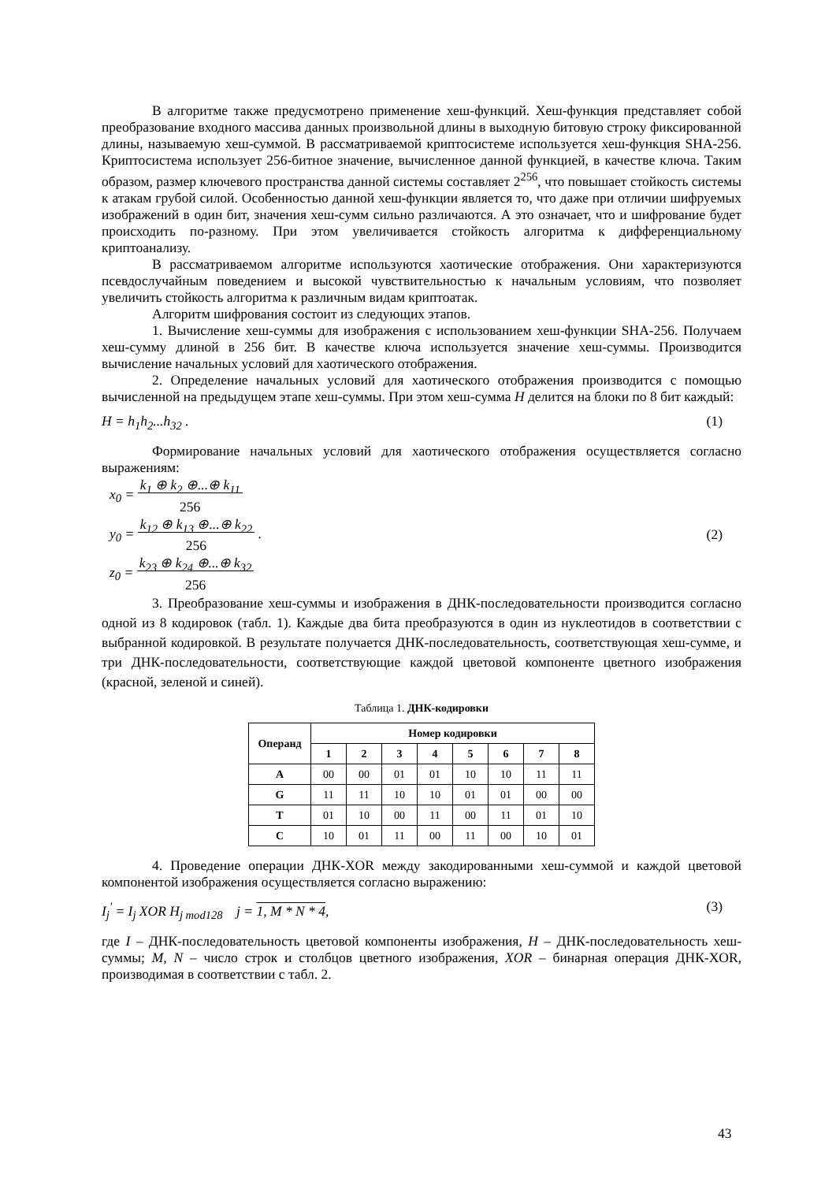В алгоритме также предусмотрено применение хеш-функций. Хеш-функция представляет собой преобразование входного массива данных произвольной длины в выходную битовую строку фиксированной длины, называемую хеш-суммой. В рассматриваемой криптосистеме используется хеш-функция SHA-256. Криптосистема использует 256-битное значение, вычисленное данной функцией, в качестве ключа. Таким образом, размер ключевого пространства данной системы составляет 2<sup>256</sup>, что повышает стойкость системы к атакам грубой силой. Особенностью данной хеш-функции является то, что даже при отличии шифруемых изображений в один бит, значения хеш-сумм сильно различаются. А это означает, что и шифрование будет происходить по-разному. При этом увеличивается стойкость алгоритма к дифференциальному криптоанализу.
В рассматриваемом алгоритме используются хаотические отображения. Они характеризуются псевдослучайным поведением и высокой чувствительностью к начальным условиям, что позволяет увеличить стойкость алгоритма к различным видам криптоатак.
Алгоритм шифрования состоит из следующих этапов.
1. Вычисление хеш-суммы для изображения с использованием хеш-функции SHA-256. Получаем хеш-сумму длиной в 256 бит. В качестве ключа используется значение хеш-суммы. Производится вычисление начальных условий для хаотического отображения.
2. Определение начальных условий для хаотического отображения производится с помощью вычисленной на предыдущем этапе хеш-суммы. При этом хеш-сумма H делится на блоки по 8 бит каждый:
H = h<sub>1</sub>h<sub>2</sub>...h<sub>32</sub> . (1)
Формирование начальных условий для хаотического отображения осуществляется согласно выражениям:
x<sub>0</sub> = k<sub>1</sub> ⊕ k<sub>2</sub> ⊕...⊕ k<sub>11</sub>
256
y<sub>0</sub> = k<sub>12</sub> ⊕ k<sub>13</sub> ⊕...⊕ k<sub>22</sub>
256 .
z<sub>0</sub> = k<sub>23</sub> ⊕ k<sub>24</sub> ⊕...⊕ k<sub>32</sub>
256
(2)
3. Преобразование хеш-суммы и изображения в ДНК-последовательности производится согласно одной из 8 кодировок (табл. 1). Каждые два бита преобразуются в один из нуклеотидов в соответствии с выбранной кодировкой. В результате получается ДНК-последовательность, соответствующая хеш-сумме, и три ДНК-последовательности, соответствующие каждой цветовой компоненте цветного изображения (красной, зеленой и синей).
Таблица 1. ДНК-кодировки
| Операнд | Номер кодировки | | | | | | | |
| --- | --- | --- | --- | --- | --- | --- | --- | --- |
| | 1 | 2 | 3 | 4 | 5 | 6 | 7 | 8 |
| A | 00 | 00 | 01 | 01 | 10 | 10 | 11 | 11 |
| G | 11 | 11 | 10 | 10 | 01 | 01 | 00 | 00 |
| T | 01 | 10 | 00 | 11 | 00 | 11 | 01 | 10 |
| C | 10 | 01 | 11 | 00 | 11 | 00 | 10 | 01 |
4. Проведение операции ДНК-XOR между закодированными хеш-суммой и каждой цветовой компонентой изображения осуществляется согласно выражению:
I<sub>j</sub><sup>'</sup> = I<sub>j</sub> XOR H<sub>j mod128</sub> j = 1, M * N * 4, (3)
где I – ДНК-последовательность цветовой компоненты изображения, H – ДНК-последовательность хеш-суммы; M, N – число строк и столбцов цветного изображения, XOR – бинарная операция ДНК-XOR, производимая в соответствии с табл. 2.
43